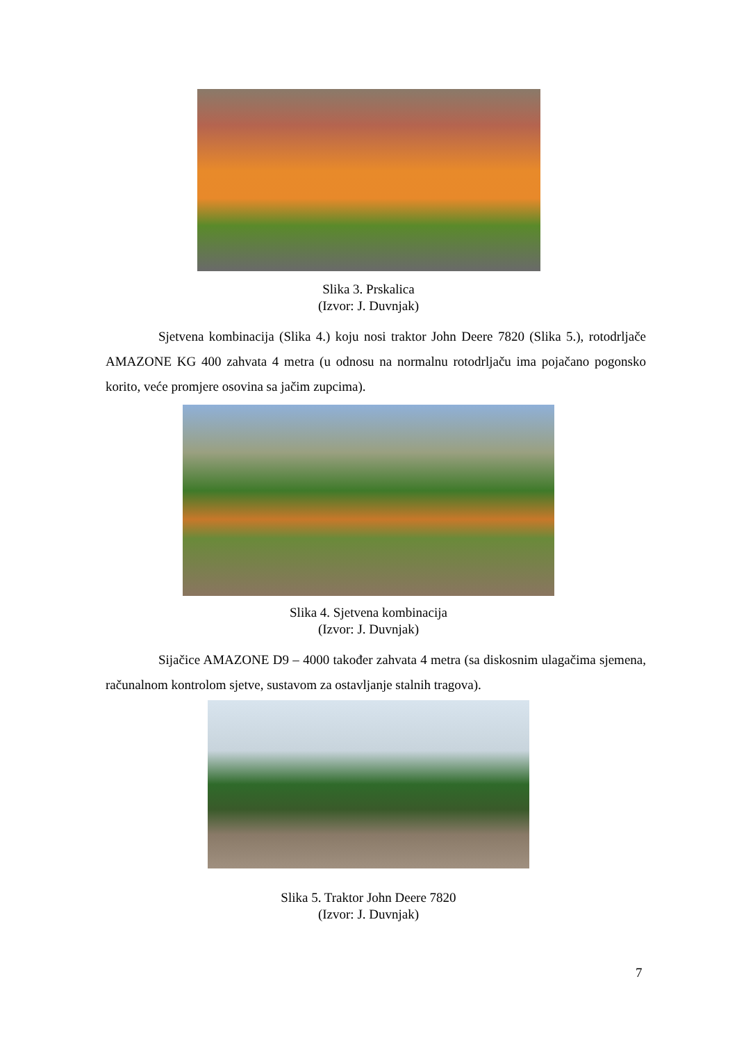Slika 3. Prskalica
(Izvor: J. Duvnjak)
Sjetvena kombinacija (Slika 4.) koju nosi traktor John Deere 7820 (Slika 5.), rotodrljače AMAZONE KG 400 zahvata 4 metra (u odnosu na normalnu rotodrljaču ima pojačano pogonsko korito, veće promjere osovina sa jačim zupcima).
Slika 4. Sjetvena kombinacija
(Izvor: J. Duvnjak)
Sijačice AMAZONE D9 – 4000 također zahvata 4 metra (sa diskosnim ulagačima sjemena, računalnom kontrolom sjetve, sustavom za ostavljanje stalnih tragova).
Slika 5. Traktor John Deere 7820
(Izvor: J. Duvnjak)
7